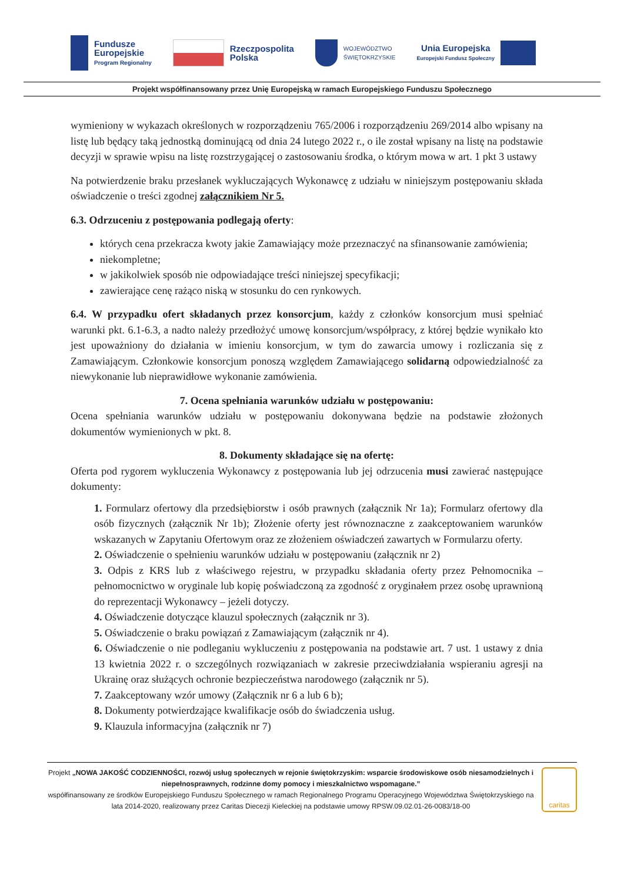Fundusze
Europejskie
Program Regionalny
Rzeczpospolita
Polska
WOJEWÓDZTWO
ŚWIĘTOKRZYSKIE
Unia Europejska
Europejski Fundusz Społeczny
Projekt współfinansowany przez Unię Europejską w ramach Europejskiego Funduszu Społecznego
wymieniony w wykazach określonych w rozporządzeniu 765/2006 i rozporządzeniu 269/2014 albo wpisany na listę lub będący taką jednostką dominującą od dnia 24 lutego 2022 r., o ile został wpisany na listę na podstawie decyzji w sprawie wpisu na listę rozstrzygającej o zastosowaniu środka, o którym mowa w art. 1 pkt 3 ustawy
Na potwierdzenie braku przesłanek wykluczających Wykonawcę z udziału w niniejszym postępowaniu składa oświadczenie o treści zgodnej załącznikiem Nr 5.
6.3. Odrzuceniu z postępowania podlegają oferty:
których cena przekracza kwoty jakie Zamawiający może przeznaczyć na sfinansowanie zamówienia;
niekompletne;
w jakikolwiek sposób nie odpowiadające treści niniejszej specyfikacji;
zawierające cenę rażąco niską w stosunku do cen rynkowych.
6.4. W przypadku ofert składanych przez konsorcjum, każdy z członków konsorcjum musi spełniać warunki pkt. 6.1-6.3, a nadto należy przedłożyć umowę konsorcjum/współpracy, z której będzie wynikało kto jest upoważniony do działania w imieniu konsorcjum, w tym do zawarcia umowy i rozliczania się z Zamawiającym. Członkowie konsorcjum ponoszą względem Zamawiającego solidarną odpowiedzialność za niewykonanie lub nieprawidłowe wykonanie zamówienia.
7. Ocena spełniania warunków udziału w postępowaniu:
Ocena spełniania warunków udziału w postępowaniu dokonywana będzie na podstawie złożonych dokumentów wymienionych w pkt. 8.
8. Dokumenty składające się na ofertę:
Oferta pod rygorem wykluczenia Wykonawcy z postępowania lub jej odrzucenia musi zawierać następujące dokumenty:
1. Formularz ofertowy dla przedsiębiorstw i osób prawnych (załącznik Nr 1a); Formularz ofertowy dla osób fizycznych (załącznik Nr 1b); Złożenie oferty jest równoznaczne z zaakceptowaniem warunków wskazanych w Zapytaniu Ofertowym oraz ze złożeniem oświadczeń zawartych w Formularzu oferty.
2. Oświadczenie o spełnieniu warunków udziału w postępowaniu (załącznik nr 2)
3. Odpis z KRS lub z właściwego rejestru, w przypadku składania oferty przez Pełnomocnika – pełnomocnictwo w oryginale lub kopię poświadczoną za zgodność z oryginałem przez osobę uprawnioną do reprezentacji Wykonawcy – jeżeli dotyczy.
4. Oświadczenie dotyczące klauzul społecznych (załącznik nr 3).
5. Oświadczenie o braku powiązań z Zamawiającym (załącznik nr 4).
6. Oświadczenie o nie podleganiu wykluczeniu z postępowania na podstawie art. 7 ust. 1 ustawy z dnia 13 kwietnia 2022 r. o szczególnych rozwiązaniach w zakresie przeciwdziałania wspieraniu agresji na Ukrainę oraz służących ochronie bezpieczeństwa narodowego (załącznik nr 5).
7. Zaakceptowany wzór umowy (Załącznik nr 6 a lub 6 b);
8. Dokumenty potwierdzające kwalifikacje osób do świadczenia usług.
9. Klauzula informacyjna (załącznik nr 7)
Projekt „NOWA JAKOŚĆ CODZIENNOŚCI, rozwój usług społecznych w rejonie świętokrzyskim: wsparcie środowiskowe osób niesamodzielnych i niepełnosprawnych, rodzinne domy pomocy i mieszkalnictwo wspomagane.”
współfinansowany ze środków Europejskiego Funduszu Społecznego w ramach Regionalnego Programu Operacyjnego Województwa Świętokrzyskiego na lata 2014-2020, realizowany przez Caritas Diecezji Kieleckiej na podstawie umowy RPSW.09.02.01-26-0083/18-00
caritas